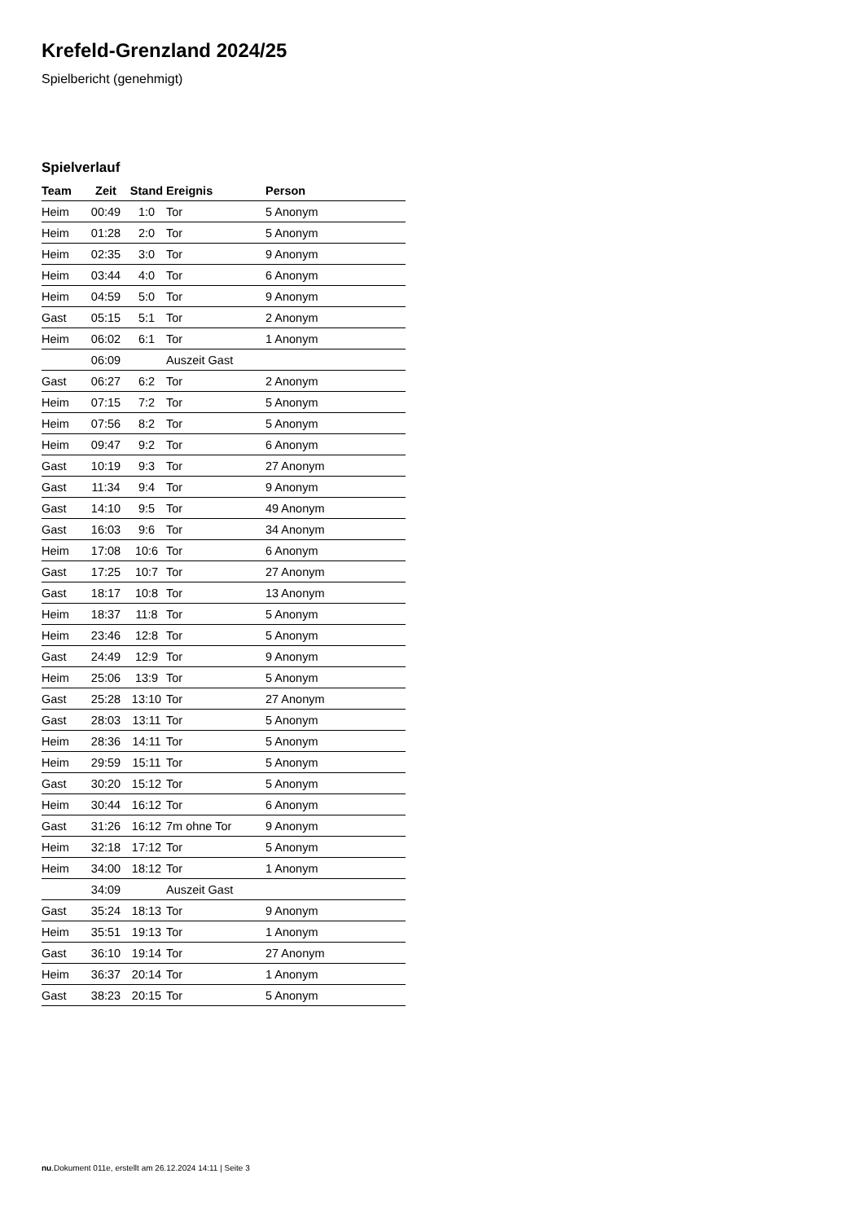Krefeld-Grenzland 2024/25
Spielbericht (genehmigt)
Spielverlauf
| Team | Zeit | Stand | Ereignis | Person |
| --- | --- | --- | --- | --- |
| Heim | 00:49 | 1:0 | Tor | 5 Anonym |
| Heim | 01:28 | 2:0 | Tor | 5 Anonym |
| Heim | 02:35 | 3:0 | Tor | 9 Anonym |
| Heim | 03:44 | 4:0 | Tor | 6 Anonym |
| Heim | 04:59 | 5:0 | Tor | 9 Anonym |
| Gast | 05:15 | 5:1 | Tor | 2 Anonym |
| Heim | 06:02 | 6:1 | Tor | 1 Anonym |
| | 06:09 | | Auszeit Gast | |
| Gast | 06:27 | 6:2 | Tor | 2 Anonym |
| Heim | 07:15 | 7:2 | Tor | 5 Anonym |
| Heim | 07:56 | 8:2 | Tor | 5 Anonym |
| Heim | 09:47 | 9:2 | Tor | 6 Anonym |
| Gast | 10:19 | 9:3 | Tor | 27 Anonym |
| Gast | 11:34 | 9:4 | Tor | 9 Anonym |
| Gast | 14:10 | 9:5 | Tor | 49 Anonym |
| Gast | 16:03 | 9:6 | Tor | 34 Anonym |
| Heim | 17:08 | 10:6 | Tor | 6 Anonym |
| Gast | 17:25 | 10:7 | Tor | 27 Anonym |
| Gast | 18:17 | 10:8 | Tor | 13 Anonym |
| Heim | 18:37 | 11:8 | Tor | 5 Anonym |
| Heim | 23:46 | 12:8 | Tor | 5 Anonym |
| Gast | 24:49 | 12:9 | Tor | 9 Anonym |
| Heim | 25:06 | 13:9 | Tor | 5 Anonym |
| Gast | 25:28 | 13:10 | Tor | 27 Anonym |
| Gast | 28:03 | 13:11 | Tor | 5 Anonym |
| Heim | 28:36 | 14:11 | Tor | 5 Anonym |
| Heim | 29:59 | 15:11 | Tor | 5 Anonym |
| Gast | 30:20 | 15:12 | Tor | 5 Anonym |
| Heim | 30:44 | 16:12 | Tor | 6 Anonym |
| Gast | 31:26 | 16:12 | 7m ohne Tor | 9 Anonym |
| Heim | 32:18 | 17:12 | Tor | 5 Anonym |
| Heim | 34:00 | 18:12 | Tor | 1 Anonym |
| | 34:09 | | Auszeit Gast | |
| Gast | 35:24 | 18:13 | Tor | 9 Anonym |
| Heim | 35:51 | 19:13 | Tor | 1 Anonym |
| Gast | 36:10 | 19:14 | Tor | 27 Anonym |
| Heim | 36:37 | 20:14 | Tor | 1 Anonym |
| Gast | 38:23 | 20:15 | Tor | 5 Anonym |
nu.Dokument 011e, erstellt am 26.12.2024 14:11 | Seite 3